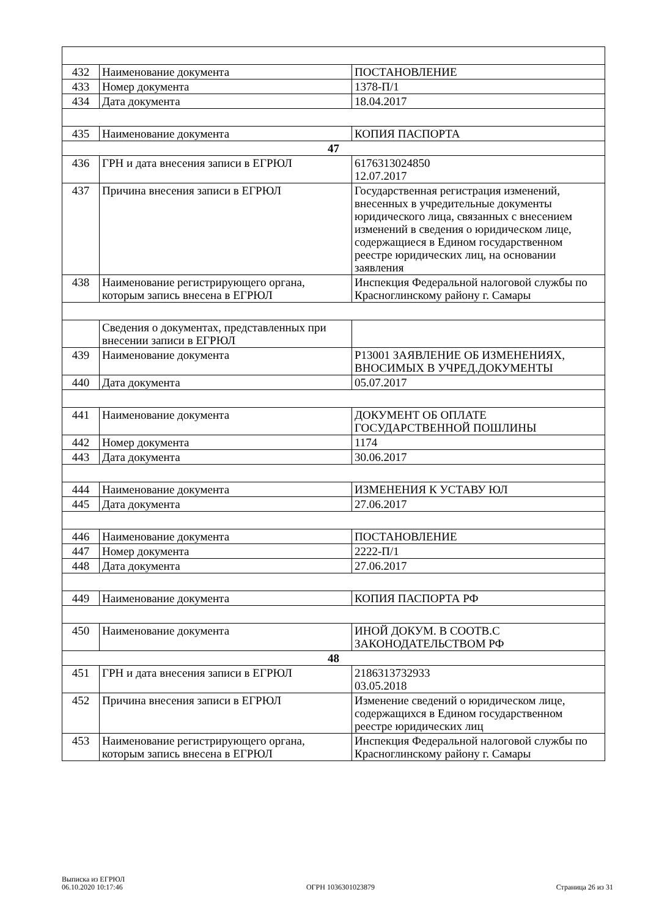| 432 | Наименование документа | ПОСТАНОВЛЕНИЕ |
| 433 | Номер документа | 1378-П/1 |
| 434 | Дата документа | 18.04.2017 |
| 435 | Наименование документа | КОПИЯ ПАСПОРТА |
| 47 | | |
| 436 | ГРН и дата внесения записи в ЕГРЮЛ | 6176313024850 12.07.2017 |
| 437 | Причина внесения записи в ЕГРЮЛ | Государственная регистрация изменений, внесенных в учредительные документы юридического лица, связанных с внесением изменений в сведения о юридическом лице, содержащиеся в Едином государственном реестре юридических лиц, на основании заявления |
| 438 | Наименование регистрирующего органа, которым запись внесена в ЕГРЮЛ | Инспекция Федеральной налоговой службы по Красноглинскому району г. Самары |
| | Сведения о документах, представленных при внесении записи в ЕГРЮЛ | |
| 439 | Наименование документа | Р13001 ЗАЯВЛЕНИЕ ОБ ИЗМЕНЕНИЯХ, ВНОСИМЫХ В УЧРЕД.ДОКУМЕНТЫ |
| 440 | Дата документа | 05.07.2017 |
| 441 | Наименование документа | ДОКУМЕНТ ОБ ОПЛАТЕ ГОСУДАРСТВЕННОЙ ПОШЛИНЫ |
| 442 | Номер документа | 1174 |
| 443 | Дата документа | 30.06.2017 |
| 444 | Наименование документа | ИЗМЕНЕНИЯ К УСТАВУ ЮЛ |
| 445 | Дата документа | 27.06.2017 |
| 446 | Наименование документа | ПОСТАНОВЛЕНИЕ |
| 447 | Номер документа | 2222-П/1 |
| 448 | Дата документа | 27.06.2017 |
| 449 | Наименование документа | КОПИЯ ПАСПОРТА РФ |
| 450 | Наименование документа | ИНОЙ ДОКУМ. В СООТВ.С ЗАКОНОДАТЕЛЬСТВОМ РФ |
| 48 | | |
| 451 | ГРН и дата внесения записи в ЕГРЮЛ | 2186313732933 03.05.2018 |
| 452 | Причина внесения записи в ЕГРЮЛ | Изменение сведений о юридическом лице, содержащихся в Едином государственном реестре юридических лиц |
| 453 | Наименование регистрирующего органа, которым запись внесена в ЕГРЮЛ | Инспекция Федеральной налоговой службы по Красноглинскому району г. Самары |
Выписка из ЕГРЮЛ
06.10.2020 10:17:46
ОГРН 1036301023879
Страница 26 из 31